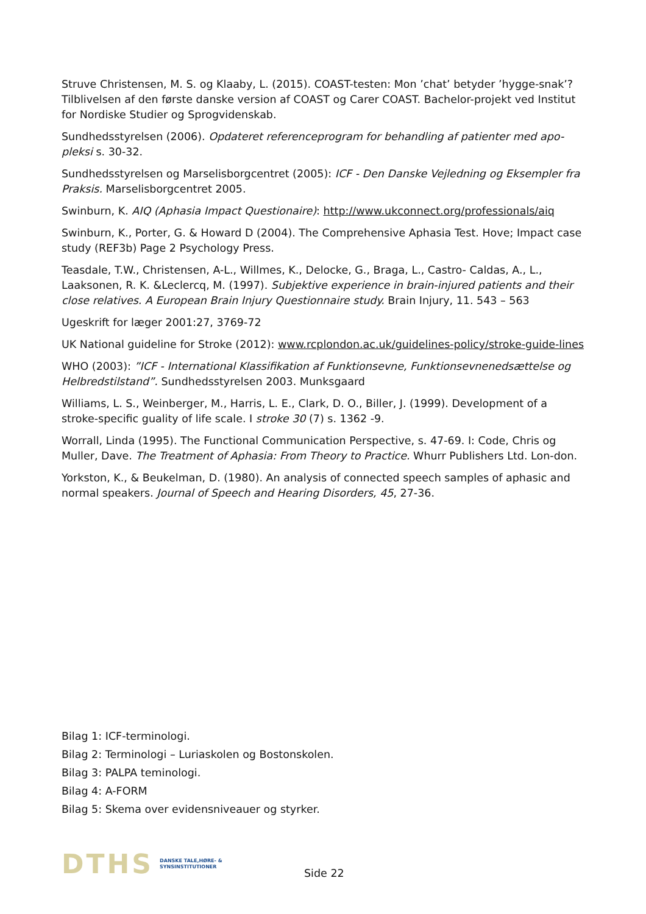Struve Christensen, M. S. og Klaaby, L. (2015). COAST-testen: Mon ’chat’ betyder ’hygge-snak’? Tilblivelsen af den første danske version af COAST og Carer COAST. Bachelor-projekt ved Institut for Nordiske Studier og Sprogvidenskab.
Sundhedsstyrelsen (2006). Opdateret referenceprogram for behandling af patienter med apo-pleksi s. 30-32.
Sundhedsstyrelsen og Marselisborgcentret (2005): ICF - Den Danske Vejledning og Eksempler fra Praksis. Marselisborgcentret 2005.
Swinburn, K. AIQ (Aphasia Impact Questionaire): http://www.ukconnect.org/professionals/aiq
Swinburn, K., Porter, G. & Howard D (2004). The Comprehensive Aphasia Test. Hove; Impact case study (REF3b) Page 2 Psychology Press.
Teasdale, T.W., Christensen, A-L., Willmes, K., Delocke, G., Braga, L., Castro- Caldas, A., L., Laaksonen, R. K. &Leclercq, M. (1997). Subjektive experience in brain-injured patients and their close relatives. A European Brain Injury Questionnaire study. Brain Injury, 11. 543 – 563
Ugeskrift for læger 2001:27, 3769-72
UK National guideline for Stroke (2012): www.rcplondon.ac.uk/guidelines-policy/stroke-guide-lines
WHO (2003): ”ICF - International Klassifikation af Funktionsevne, Funktionsevnenedsættelse og Helbredstilstand”. Sundhedsstyrelsen 2003. Munksgaard
Williams, L. S., Weinberger, M., Harris, L. E., Clark, D. O., Biller, J. (1999). Development of a stroke-specific guality of life scale. I stroke 30 (7) s. 1362 -9.
Worrall, Linda (1995). The Functional Communication Perspective, s. 47-69. I: Code, Chris og Muller, Dave. The Treatment of Aphasia: From Theory to Practice. Whurr Publishers Ltd. Lon-don.
Yorkston, K., & Beukelman, D. (1980). An analysis of connected speech samples of aphasic and normal speakers. Journal of Speech and Hearing Disorders, 45, 27-36.
Bilag 1: ICF-terminologi.
Bilag 2: Terminologi – Luriaskolen og Bostonskolen.
Bilag 3: PALPA teminologi.
Bilag 4: A-FORM
Bilag 5: Skema over evidensniveauer og styrker.
DTHS DANSKE TALE,HØRE- &
SYNSINSTITUTIONER
Side 22